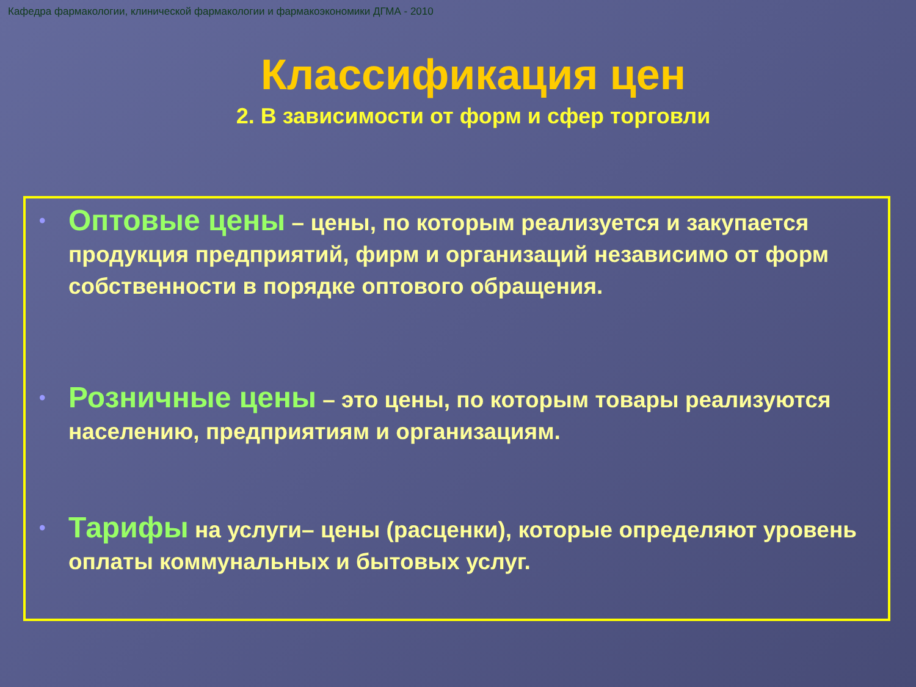Кафедра фармакологии, клинической фармакологии и фармакоэкономики ДГМА - 2010
Классификация цен
2. В зависимости от форм и сфер торговли
• Оптовые цены – цены, по которым реализуется и закупается продукция предприятий, фирм и организаций независимо от форм собственности в порядке оптового обращения.
• Розничные цены – это цены, по которым товары реализуются населению, предприятиям и организациям.
• Тарифы на услуги– цены (расценки), которые определяют уровень оплаты коммунальных и бытовых услуг.